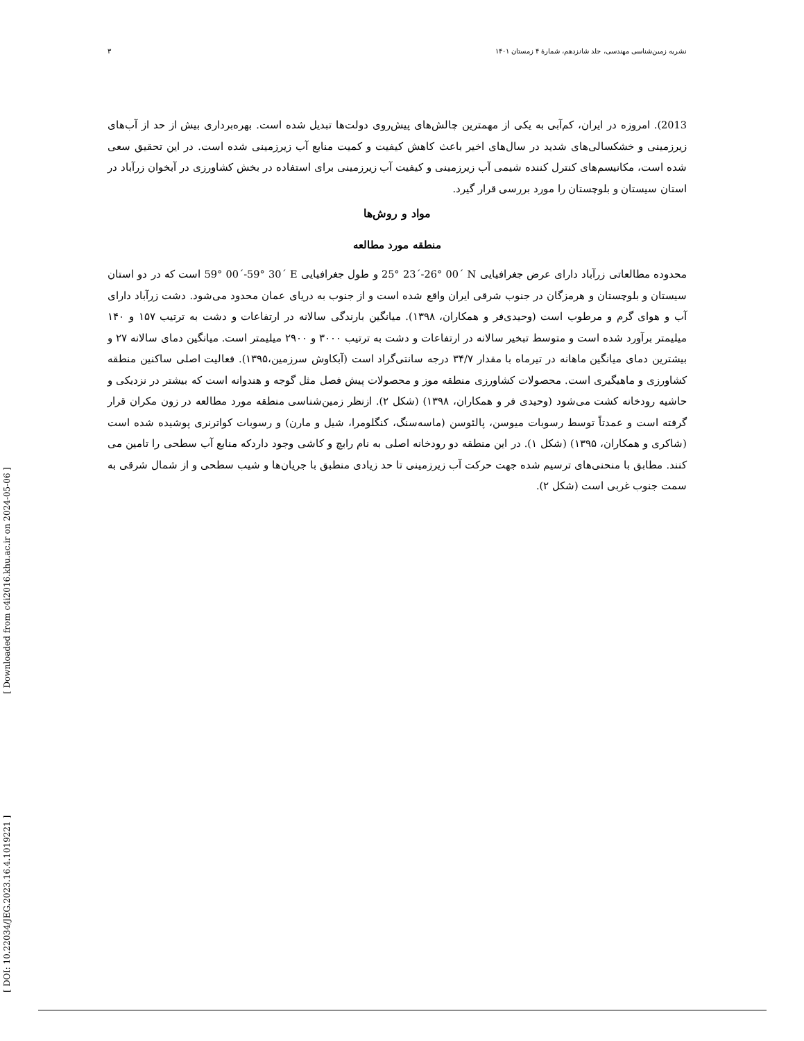نشریه زمین‌شناسی مهندسی، جلد شانزدهم، شمارهٔ ۴ زمستان ۱۴۰۱ ۳
2013). امروزه در ایران، کم‌آبی به یکی از مهمترین چالش‌های پیش‌روی دولت‌ها تبدیل شده است. بهره‌برداری بیش از حد از آب‌های زیرزمینی و خشکسالی‌های شدید در سال‌های اخیر باعث کاهش کیفیت و کمیت منابع آب زیرزمینی شده است. در این تحقیق سعی شده است، مکانیسم‌های کنترل کننده شیمی آب زیرزمینی و کیفیت آب زیرزمینی برای استفاده در بخش کشاورزی در آبخوان زرآباد در استان سیستان و بلوچستان را مورد بررسی قرار گیرد.
مواد و روش‌ها
منطقه مورد مطالعه
محدوده مطالعاتی زرآباد دارای عرض جغرافیایی 25° 23´-26° 00´ N و طول جغرافیایی 59° 00´-59° 30´ E است که در دو استان سیستان و بلوچستان و هرمزگان در جنوب شرقی ایران واقع شده است و از جنوب به دریای عمان محدود می‌شود. دشت زرآباد دارای آب و هوای گرم و مرطوب است (وحیدی‌فر و همکاران، ۱۳۹۸). میانگین بارندگی سالانه در ارتفاعات و دشت به ترتیب ۱۵۷ و ۱۴۰ میلیمتر برآورد شده است و متوسط تبخیر سالانه در ارتفاعات و دشت به ترتیب ۳۰۰۰ و ۲۹۰۰ میلیمتر است. میانگین دمای سالانه ۲۷ و بیشترین دمای میانگین ماهانه در تیرماه با مقدار ۳۴/۷ درجه سانتی‌گراد است (آبکاوش سرزمین،۱۳۹۵). فعالیت اصلی ساکنین منطقه کشاورزی و ماهیگیری است. محصولات کشاورزی منطقه موز و محصولات پیش فصل مثل گوجه و هندوانه است که بیشتر در نزدیکی و حاشیه رودخانه کشت می‌شود (وحیدی فر و همکاران، ۱۳۹۸) (شکل ۲). ازنظر زمین‌شناسی منطقه مورد مطالعه در زون مکران قرار گرفته است و عمدتاً توسط رسوبات میوسن، پالئوسن (ماسه‌سنگ، کنگلومرا، شیل و مارن) و رسوبات کواترنری پوشیده شده است (شاکری و همکاران، ۱۳۹۵) (شکل ۱). در این منطقه دو رودخانه اصلی به نام رابچ و کاشی وجود داردکه منابع آب سطحی را تامین می کنند. مطابق با منحنی‌های ترسیم شده جهت حرکت آب زیرزمینی تا حد زیادی منطبق با جریان‌ها و شیب سطحی و از شمال شرقی به سمت جنوب غربی است (شکل ۲).
[ DOI: 10.22034/JEG.2023.16.4.1019221 ]
[ Downloaded from c4i2016.khu.ac.ir on 2024-05-06 ]